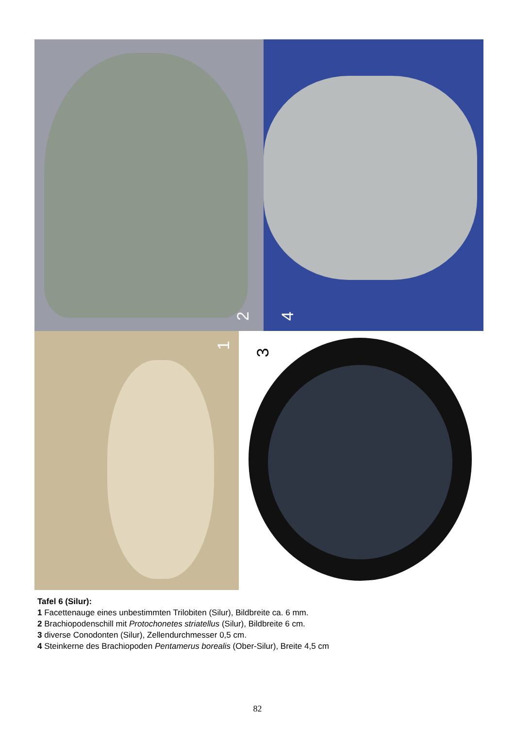2
4
1
3
Tafel 6 (Silur):
1 Facettenauge eines unbestimmten Trilobiten (Silur), Bildbreite ca. 6 mm.
2 Brachiopodenschill mit Protochonetes striatellus (Silur), Bildbreite 6 cm.
3 diverse Conodonten (Silur), Zellendurchmesser 0,5 cm.
4 Steinkerne des Brachiopoden Pentamerus borealis (Ober-Silur), Breite 4,5 cm
82